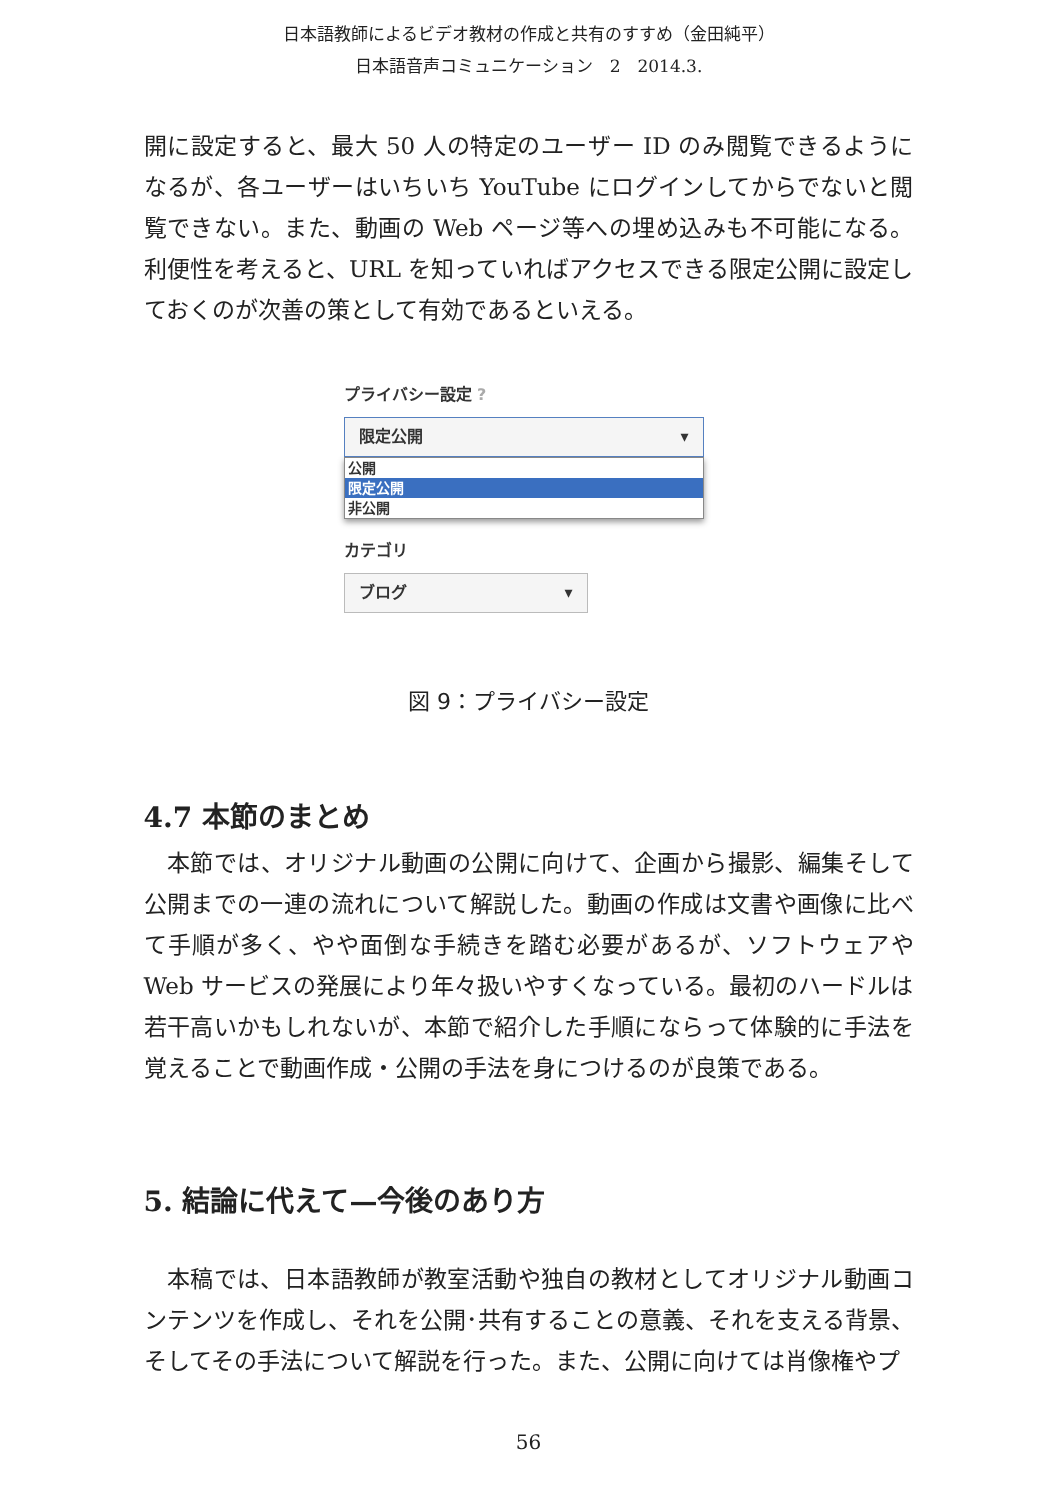日本語教師によるビデオ教材の作成と共有のすすめ（金田純平）
日本語音声コミュニケーション　2　2014.3.
開に設定すると、最大 50 人の特定のユーザー ID のみ閲覧できるようになるが、各ユーザーはいちいち YouTube にログインしてからでないと閲覧できない。また、動画の Web ページ等への埋め込みも不可能になる。利便性を考えると、URL を知っていればアクセスできる限定公開に設定しておくのが次善の策として有効であるといえる。
プライバシー設定 ?
限定公開 ▾
公開
限定公開
非公開
カテゴリ
ブログ ▾
図 9：プライバシー設定
4.7 本節のまとめ
　本節では、オリジナル動画の公開に向けて、企画から撮影、編集そして公開までの一連の流れについて解説した。動画の作成は文書や画像に比べて手順が多く、やや面倒な手続きを踏む必要があるが、ソフトウェアや Web サービスの発展により年々扱いやすくなっている。最初のハードルは若干高いかもしれないが、本節で紹介した手順にならって体験的に手法を覚えることで動画作成・公開の手法を身につけるのが良策である。
5. 結論に代えて—今後のあり方
　本稿では、日本語教師が教室活動や独自の教材としてオリジナル動画コンテンツを作成し、それを公開･共有することの意義、それを支える背景、そしてその手法について解説を行った。また、公開に向けては肖像権やプ
56